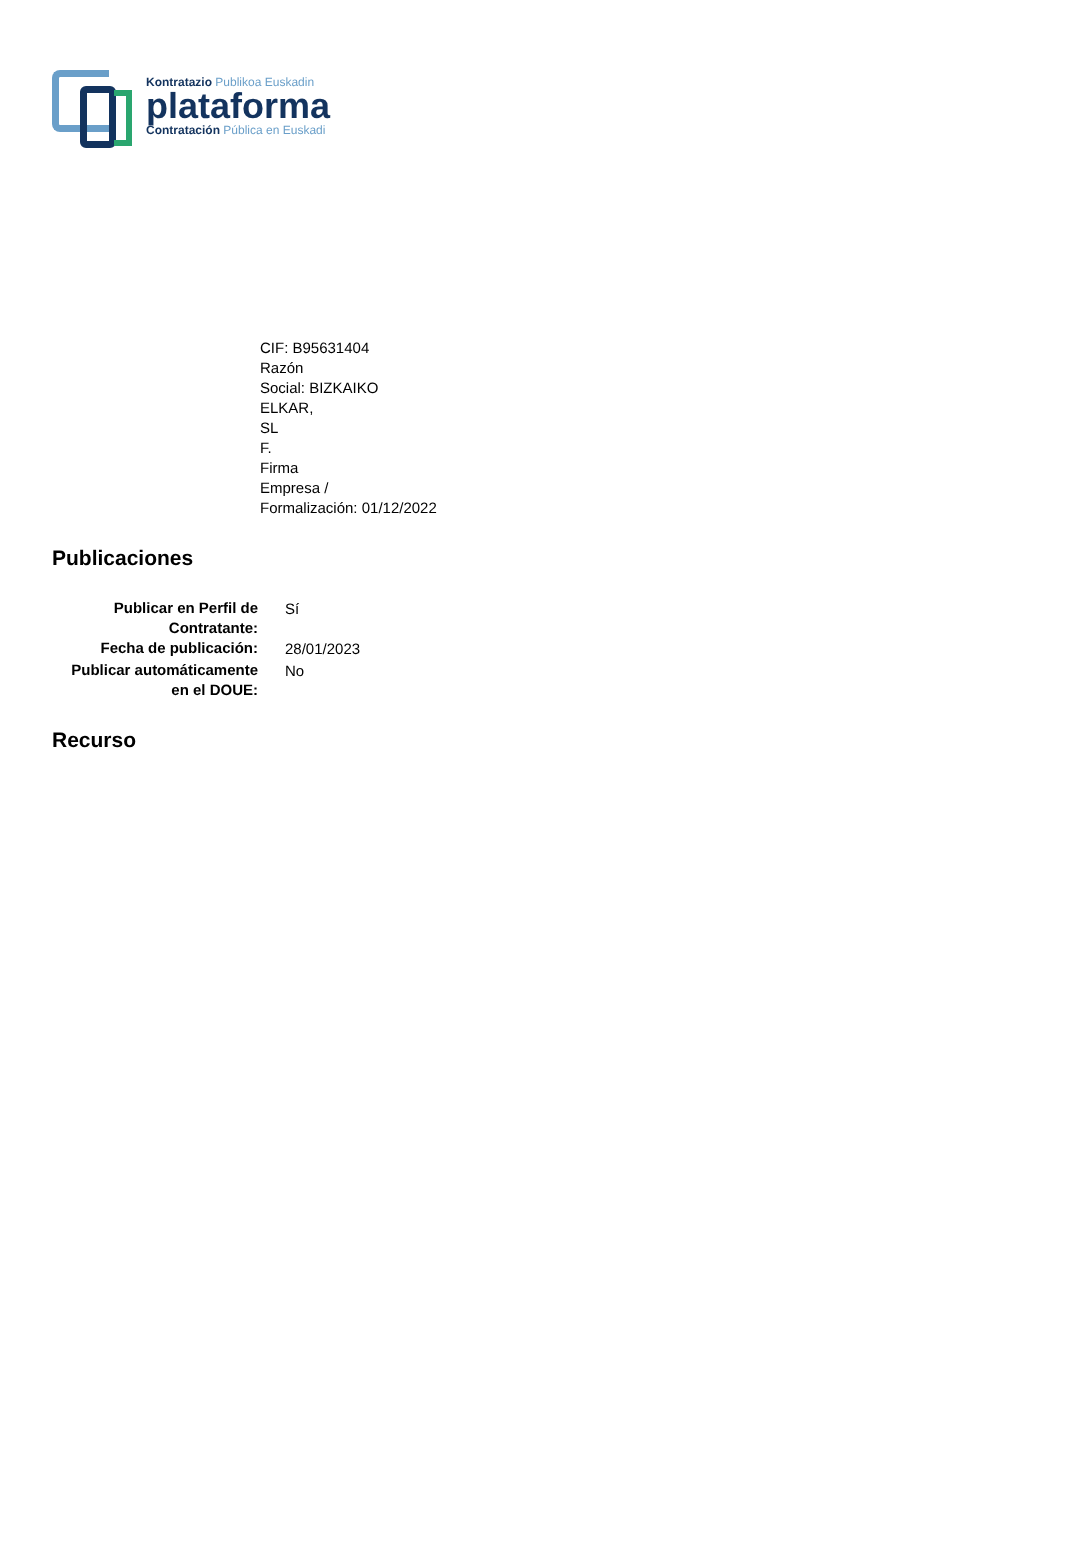Kontratazio Publikoa Euskadin
plataforma
Contratación Pública en Euskadi
CIF: B95631404
Razón
Social: BIZKAIKO
ELKAR,
SL
F.
Firma
Empresa /
Formalización: 01/12/2022
Publicaciones
| Publicar en Perfil de Contratante: | Sí |
| Fecha de publicación: | 28/01/2023 |
| Publicar automáticamente en el DOUE: | No |
Recurso